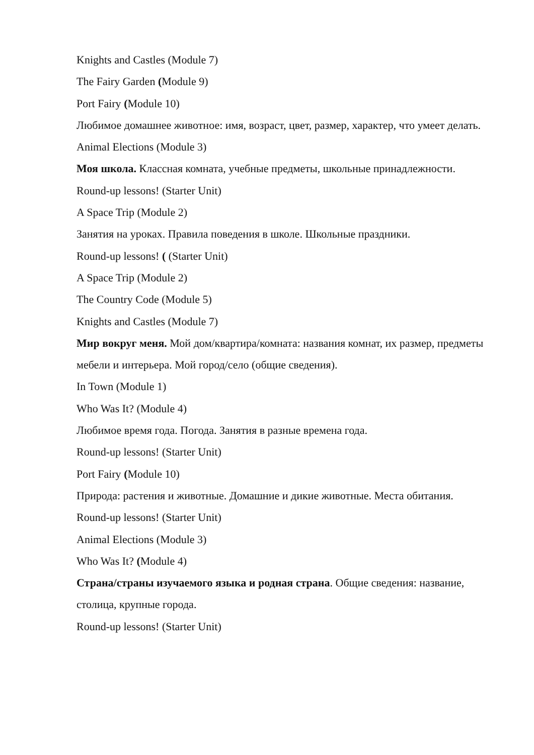Knights and Castles (Module 7)
The Fairy Garden (Module 9)
Port Fairy (Module 10)
Любимое домашнее животное: имя, возраст, цвет, размер, характер, что умеет делать.
Animal Elections (Module 3)
Моя школа. Классная комната, учебные предметы, школьные принадлежности.
Round-up lessons! (Starter Unit)
A Space Trip (Module 2)
Занятия на уроках. Правила поведения в школе. Школьные праздники.
Round-up lessons! ( (Starter Unit)
A Space Trip (Module 2)
The Country Code (Module 5)
Knights and Castles (Module 7)
Мир вокруг меня. Мой дом/квартира/комната: названия комнат, их размер, предметы мебели и интерьера. Мой город/село (общие сведения).
In Town (Module 1)
Who Was It? (Module 4)
Любимое время года. Погода. Занятия в разные времена года.
Round-up lessons! (Starter Unit)
Port Fairy (Module 10)
Природа: растения и животные. Домашние и дикие животные. Места обитания.
Round-up lessons! (Starter Unit)
Animal Elections (Module 3)
Who Was It? (Module 4)
Страна/страны изучаемого языка и родная страна. Общие сведения: название, столица, крупные города.
Round-up lessons! (Starter Unit)